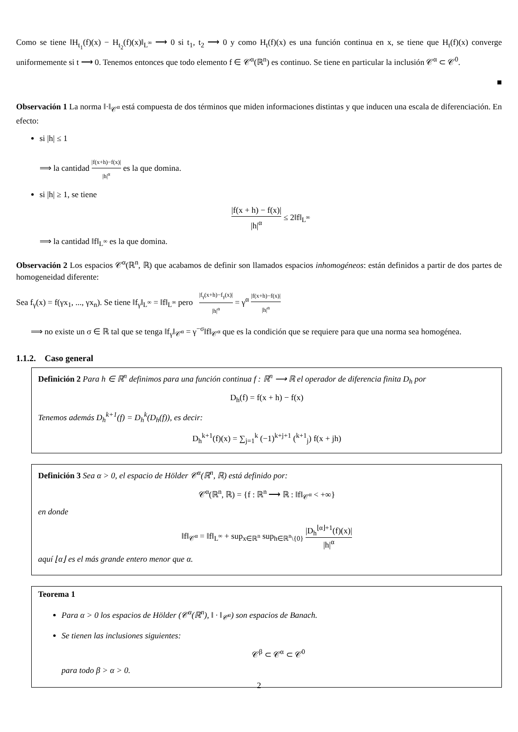Como se tiene ‖H<sub>t<sub>1</sub></sub>(f)(x) − H<sub>t<sub>2</sub></sub>(f)(x)‖<sub>L<sup>∞</sup></sub> ⟶ 0 si t<sub>1</sub>, t<sub>2</sub> ⟶ 0 y como H<sub>t</sub>(f)(x) es una función continua en x, se tiene que H<sub>t</sub>(f)(x) converge uniformemente si t ⟶ 0. Tenemos entonces que todo elemento f ∈ 𝒞<sup>α</sup>(ℝ<sup>n</sup>) es continuo. Se tiene en particular la inclusión 𝒞<sup>α</sup> ⊂ 𝒞<sup>0</sup>.
■
Observación 1 La norma ‖·‖<sub>𝒞<sup>α</sup></sub> está compuesta de dos términos que miden informaciones distintas y que inducen una escala de diferenciación. En efecto:
si |h| ≤ 1
⟹ la cantidad |f(x+h)−f(x)| |h|<sup>α</sup> es la que domina.
si |h| ≥ 1, se tiene
|f(x + h) − f(x)| |h|<sup>α</sup> ≤ 2‖f‖<sub>L<sup>∞</sup></sub>
⟹ la cantidad ‖f‖<sub>L<sup>∞</sup></sub> es la que domina.
Observación 2 Los espacios 𝒞<sup>α</sup>(ℝ<sup>n</sup>, ℝ) que acabamos de definir son llamados espacios inhomogéneos: están definidos a partir de dos partes de homogeneidad diferente:
Sea f<sub>γ</sub>(x) = f(γx<sub>1</sub>, ..., γx<sub>n</sub>). Se tiene ‖f<sub>γ</sub>‖<sub>L<sup>∞</sup></sub> = ‖f‖<sub>L<sup>∞</sup></sub> pero |f<sub>γ</sub>(x+h)−f<sub>γ</sub>(x)| |h|<sup>α</sup> = γ<sup>α</sup> |f(x+h)−f(x)| |h|<sup>α</sup>
⟹ no existe un σ ∈ ℝ tal que se tenga ‖f<sub>γ</sub>‖<sub>𝒞<sup>α</sup></sub> = γ<sup>−σ</sup>‖f‖<sub>𝒞<sup>α</sup></sub> que es la condición que se requiere para que una norma sea homogénea.
1.1.2. Caso general
Definición 2 Para h ∈ ℝ<sup>n</sup> definimos para una función continua f : ℝ<sup>n</sup> ⟶ ℝ el operador de diferencia finita D<sub>h</sub> por
D<sub>h</sub>(f) = f(x + h) − f(x)
Tenemos además D<sub>h</sub><sup>k+1</sup>(f) = D<sub>h</sub><sup>k</sup>(D<sub>h</sub>(f)), es decir:
D<sub>h</sub><sup>k+1</sup>(f)(x) = ∑<sub>j=1</sub><sup>k</sup> (−1)<sup>k+j+1</sup> (<sup>k+1</sup><sub>j</sub>) f(x + jh)
Definición 3 Sea α > 0, el espacio de Hölder 𝒞<sup>α</sup>(ℝ<sup>n</sup>, ℝ) está definido por:
𝒞<sup>α</sup>(ℝ<sup>n</sup>, ℝ) = {f : ℝ<sup>n</sup> ⟶ ℝ : ‖f‖<sub>𝒞<sup>α</sup></sub> < +∞}
en donde
‖f‖<sub>𝒞<sup>α</sup></sub> = ‖f‖<sub>L<sup>∞</sup></sub> + sup<sub>x∈ℝ<sup>n</sup></sub> sup<sub>h∈ℝ<sup>n</sup>\{0}</sub> |D<sub>h</sub><sup>⌊α⌋+1</sup>(f)(x)| |h|<sup>α</sup>
aquí ⌊α⌋ es el más grande entero menor que α.
Teorema 1
Para α > 0 los espacios de Hölder (𝒞<sup>α</sup>(ℝ<sup>n</sup>), ‖ · ‖<sub>𝒞<sup>α</sup></sub>) son espacios de Banach.
Se tienen las inclusiones siguientes:
𝒞<sup>β</sup> ⊂ 𝒞<sup>α</sup> ⊂ 𝒞<sup>0</sup>
para todo β > α > 0.
2